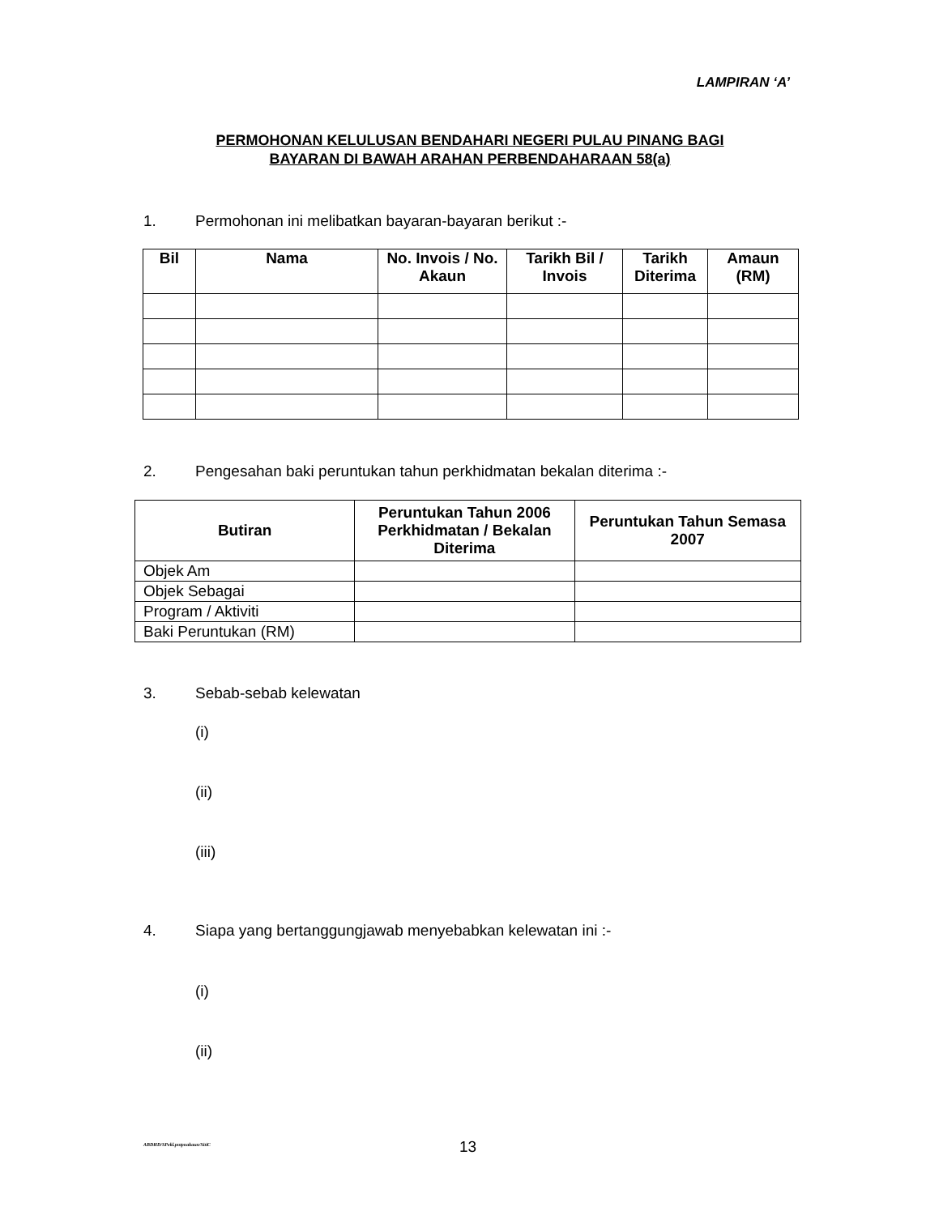LAMPIRAN ‘A’
PERMOHONAN KELULUSAN BENDAHARI NEGERI PULAU PINANG BAGI
BAYARAN DI BAWAH ARAHAN PERBENDAHARAAN 58(a)
1. Permohonan ini melibatkan bayaran-bayaran berikut :-
| Bil | Nama | No. Invois / No. Akaun | Tarikh Bil / Invois | Tarikh Diterima | Amaun (RM) |
| --- | --- | --- | --- | --- | --- |
2. Pengesahan baki peruntukan tahun perkhidmatan bekalan diterima :-
| Butiran | Peruntukan Tahun 2006 Perkhidmatan / Bekalan Diterima | Peruntukan Tahun Semasa 2007 |
| --- | --- | --- |
| Objek Am | | |
| Objek Sebagai | | |
| Program / Aktiviti | | |
| Baki Peruntukan (RM) | | |
3. Sebab-sebab kelewatan
(i)
(ii)
(iii)
4. Siapa yang bertanggungjawab menyebabkan kelewatan ini :-
(i)
(ii)
ABDHD/SPekl.pntpnakaun/SitiC 13